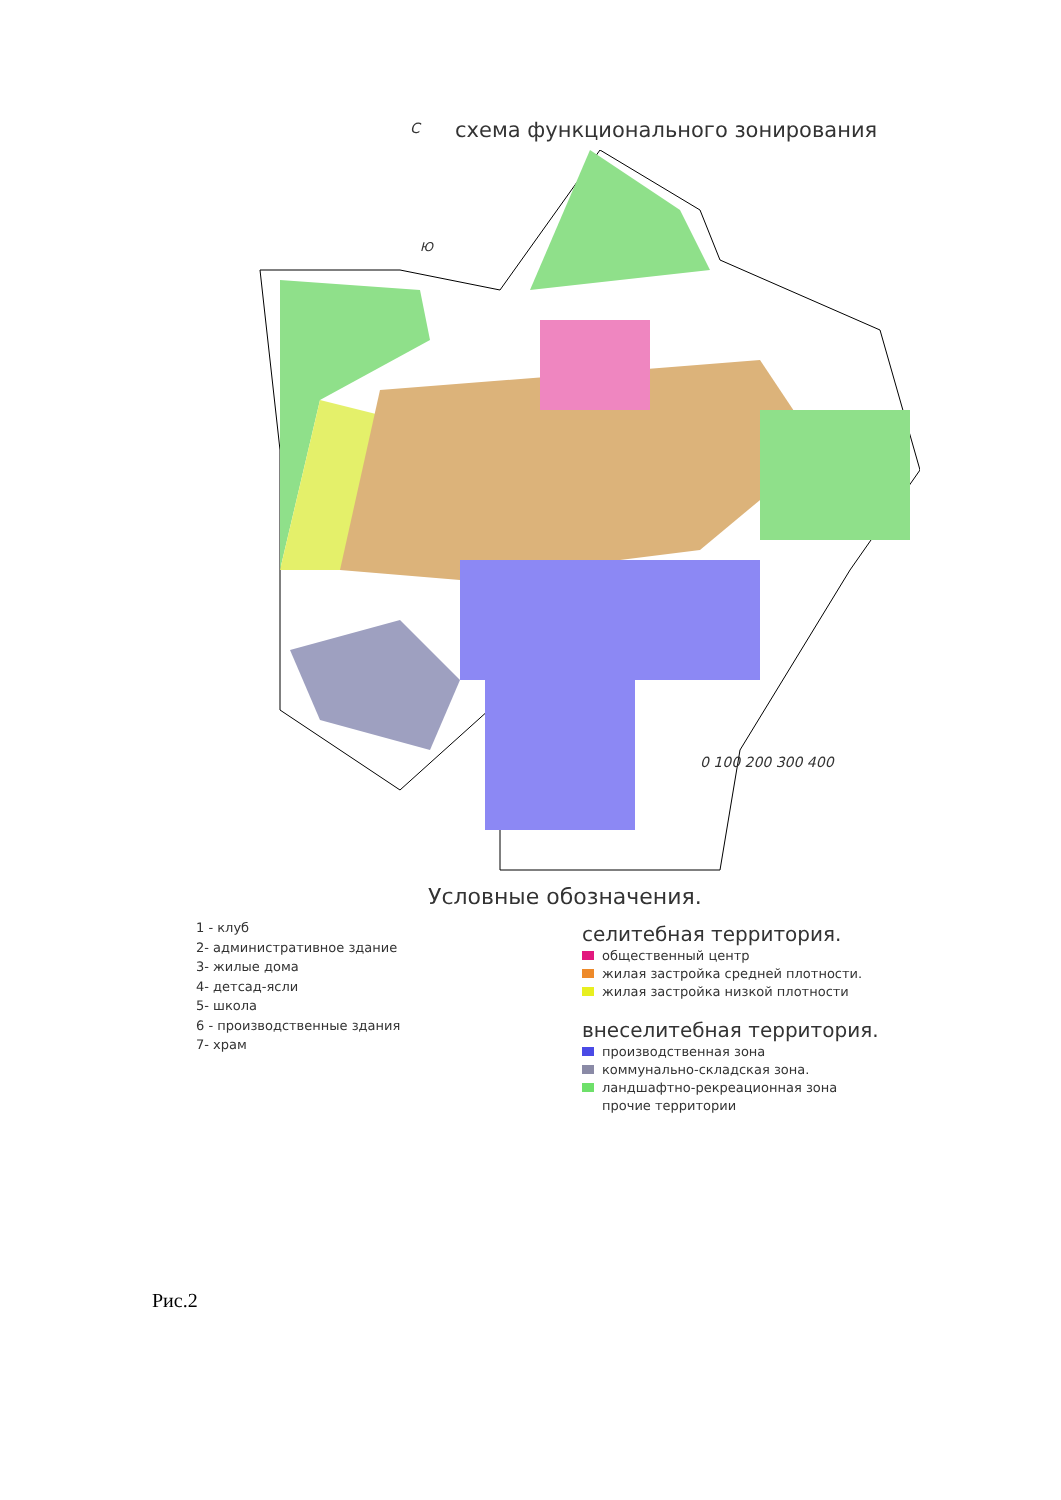схема функционального зонирования
С
Ю
0 100 200 300 400
Условные обозначения.
1 - клуб
2- административное здание
3- жилые дома
4- детсад-ясли
5- школа
6 - производственные здания
7- храм
селитебная территория.
общественный центр
жилая застройка средней плотности.
жилая застройка низкой плотности
внеселитебная территория.
производственная зона
коммунально-складская зона.
ландшафтно-рекреационная зона
прочие территории
Рис.2